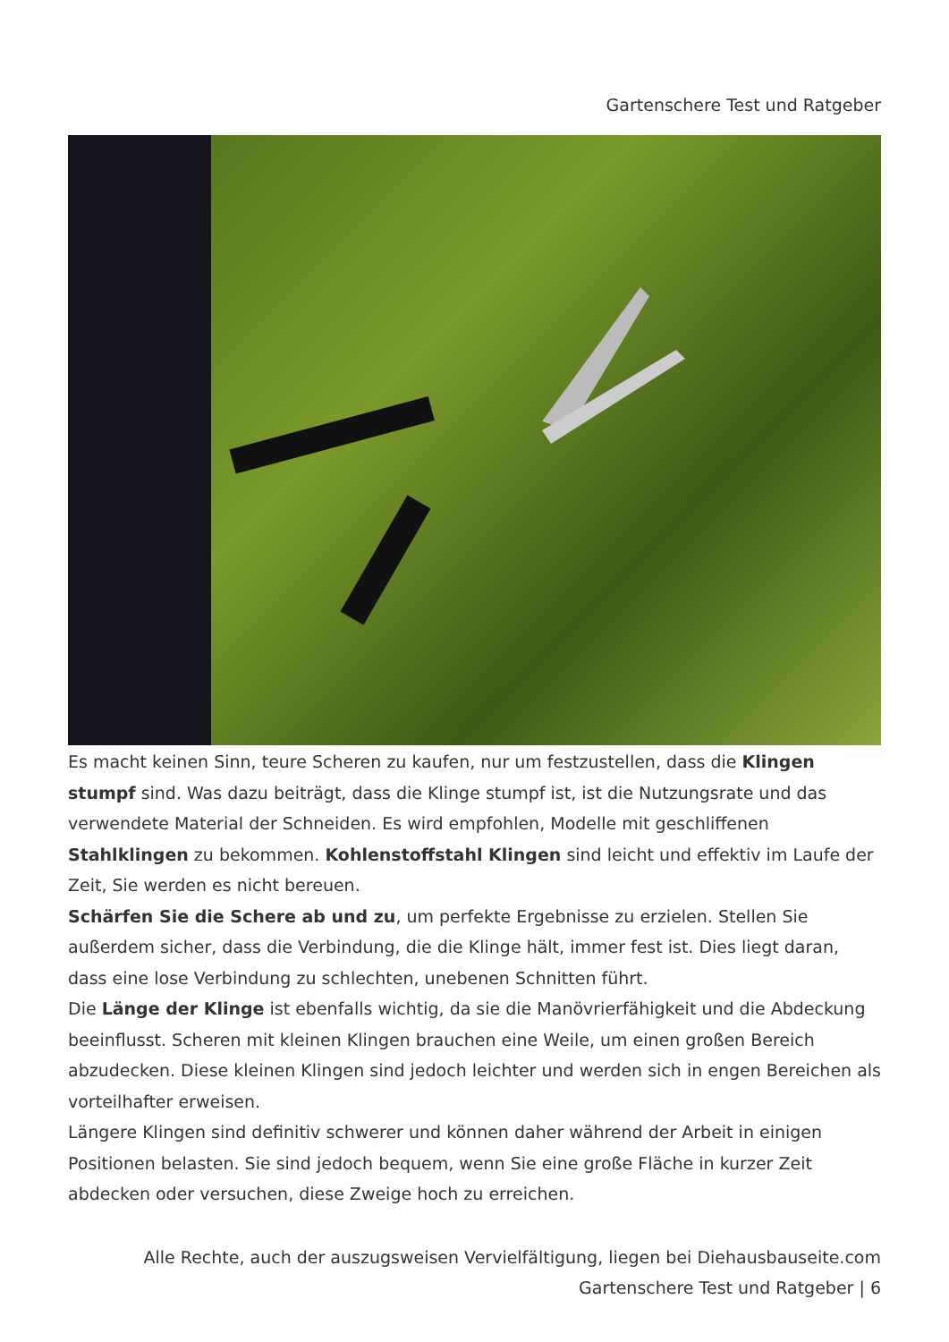Gartenschere Test und Ratgeber
Es macht keinen Sinn, teure Scheren zu kaufen, nur um festzustellen, dass die Klingen stumpf sind. Was dazu beiträgt, dass die Klinge stumpf ist, ist die Nutzungsrate und das verwendete Material der Schneiden. Es wird empfohlen, Modelle mit geschliffenen Stahlklingen zu bekommen. Kohlenstoffstahl Klingen sind leicht und effektiv im Laufe der Zeit, Sie werden es nicht bereuen.
Schärfen Sie die Schere ab und zu, um perfekte Ergebnisse zu erzielen. Stellen Sie außerdem sicher, dass die Verbindung, die die Klinge hält, immer fest ist. Dies liegt daran, dass eine lose Verbindung zu schlechten, unebenen Schnitten führt.
Die Länge der Klinge ist ebenfalls wichtig, da sie die Manövrierfähigkeit und die Abdeckung beeinflusst. Scheren mit kleinen Klingen brauchen eine Weile, um einen großen Bereich abzudecken. Diese kleinen Klingen sind jedoch leichter und werden sich in engen Bereichen als vorteilhafter erweisen.
Längere Klingen sind definitiv schwerer und können daher während der Arbeit in einigen Positionen belasten. Sie sind jedoch bequem, wenn Sie eine große Fläche in kurzer Zeit abdecken oder versuchen, diese Zweige hoch zu erreichen.
Alle Rechte, auch der auszugsweisen Vervielfältigung, liegen bei Diehausbauseite.com
Gartenschere Test und Ratgeber | 6